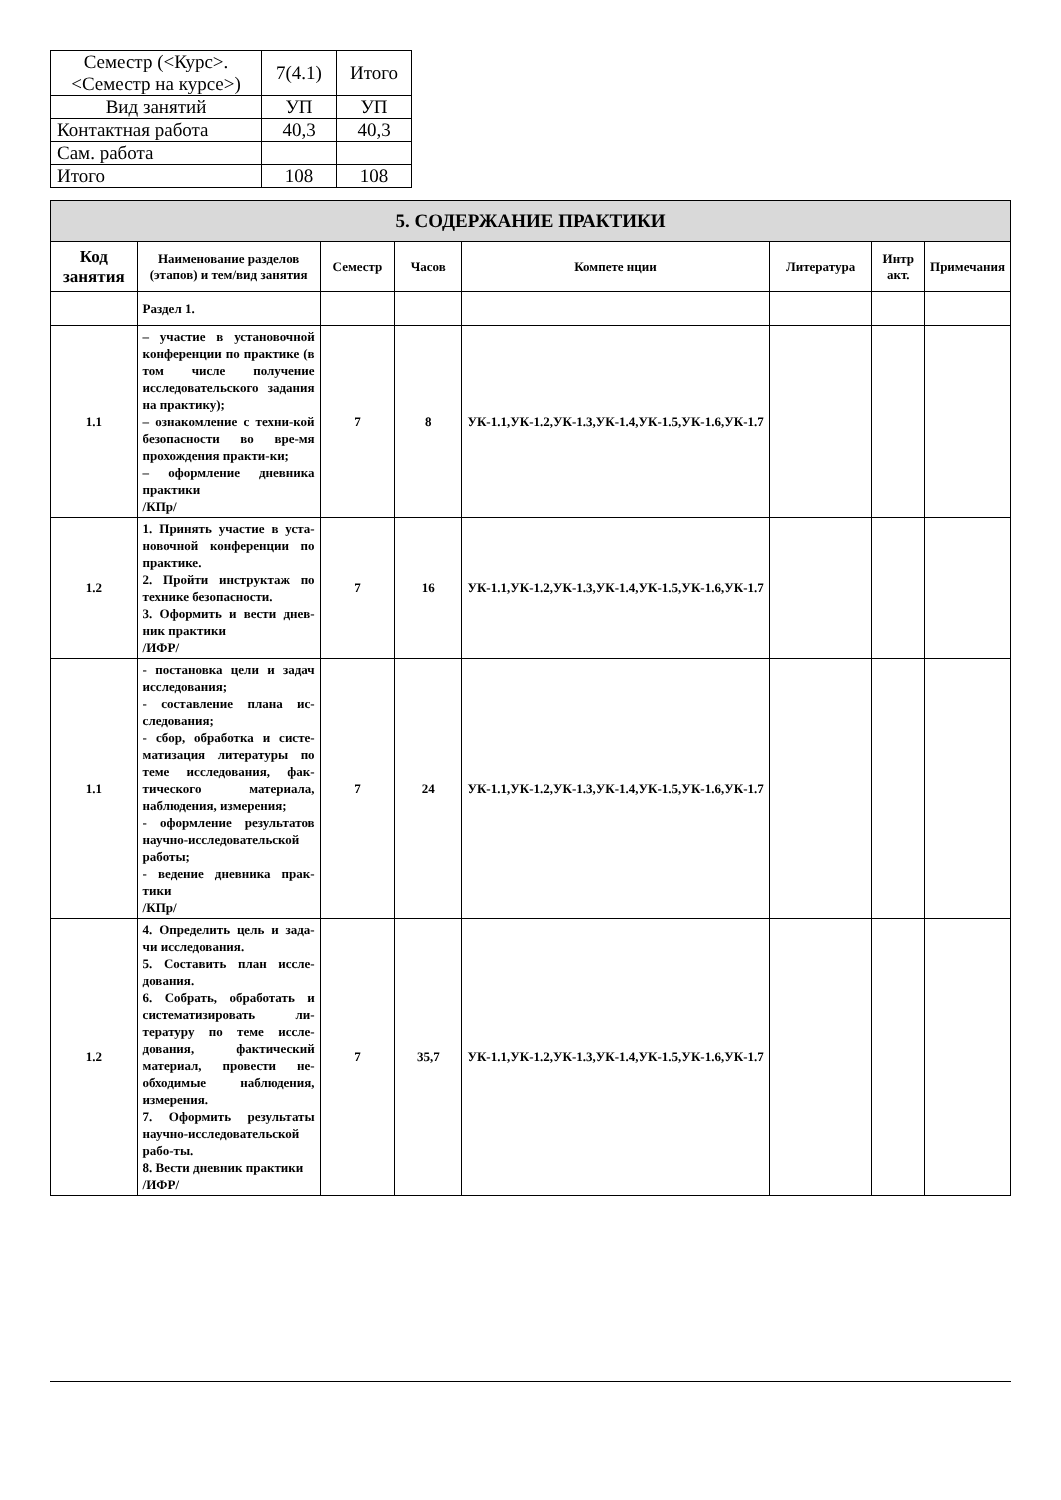| Семестр (<Курс>.<Семестр на курсе>) | 7(4.1) | Итого |
| Вид занятий | УП | УП |
| Контактная работа | 40,3 | 40,3 |
| Сам. работа | | |
| Итого | 108 | 108 |
| 5. СОДЕРЖАНИЕ ПРАКТИКИ | | | | | | | |
| --- | --- | --- | --- | --- | --- | --- | --- |
| Код занятия | Наименование разделов (этапов) и тем/вид занятия | Семестр | Часов | Компете нции | Литература | Интр акт. | Примечания |
| | Раздел 1. | | | | | | |
| 1.1 | – участие в установочной конференции по практике (в том числе получение исследовательского задания на практику); – ознакомление с техни-кой безопасности во вре-мя прохождения практи-ки; – оформление дневника практики /КПр/ | 7 | 8 | УК-1.1,УК-1.2,УК-1.3,УК-1.4,УК-1.5,УК-1.6,УК-1.7 | | | |
| 1.2 | 1. Принять участие в уста-новочной конференции по практике. 2. Пройти инструктаж по технике безопасности. 3. Оформить и вести днев-ник практики /ИФР/ | 7 | 16 | УК-1.1,УК-1.2,УК-1.3,УК-1.4,УК-1.5,УК-1.6,УК-1.7 | | | |
| 1.1 | - постановка цели и задач исследования; - составление плана ис-следования; - сбор, обработка и систе-матизация литературы по теме исследования, фак-тического материала, наблюдения, измерения; - оформление результатов научно-исследовательской работы; - ведение дневника прак-тики /КПр/ | 7 | 24 | УК-1.1,УК-1.2,УК-1.3,УК-1.4,УК-1.5,УК-1.6,УК-1.7 | | | |
| 1.2 | 4. Определить цель и зада-чи исследования. 5. Составить план иссле-дования. 6. Собрать, обработать и систематизировать ли-тературу по теме иссле-дования, фактический материал, провести не-обходимые наблюдения, измерения. 7. Оформить результаты научно-исследовательской рабо-ты. 8. Вести дневник практики /ИФР/ | 7 | 35,7 | УК-1.1,УК-1.2,УК-1.3,УК-1.4,УК-1.5,УК-1.6,УК-1.7 | | | |